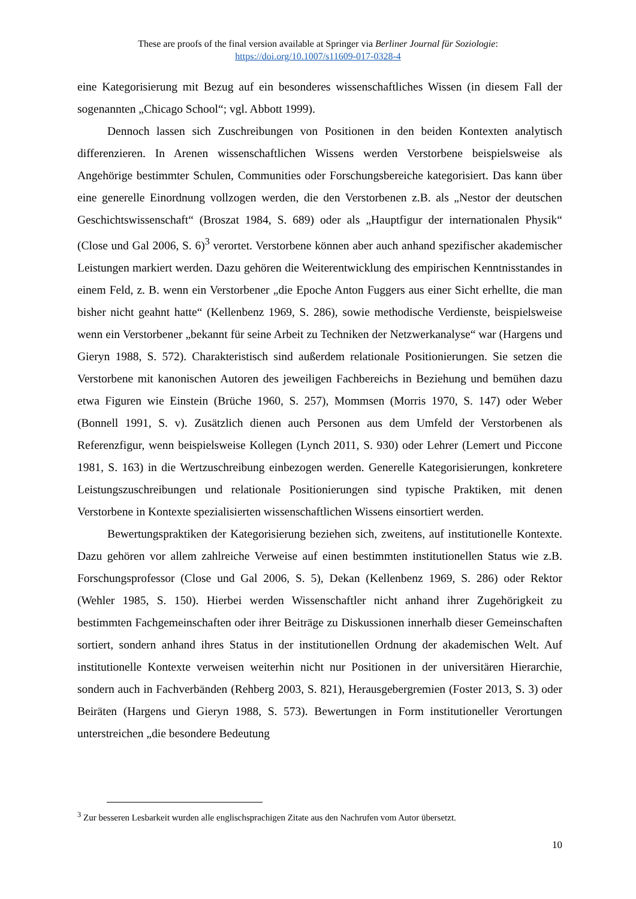These are proofs of the final version available at Springer via Berliner Journal für Soziologie:
https://doi.org/10.1007/s11609-017-0328-4
eine Kategorisierung mit Bezug auf ein besonderes wissenschaftliches Wissen (in diesem Fall der sogenannten „Chicago School“; vgl. Abbott 1999).
Dennoch lassen sich Zuschreibungen von Positionen in den beiden Kontexten analytisch differenzieren. In Arenen wissenschaftlichen Wissens werden Verstorbene beispielsweise als Angehörige bestimmter Schulen, Communities oder Forschungsbereiche kategorisiert. Das kann über eine generelle Einordnung vollzogen werden, die den Verstorbenen z.B. als „Nestor der deutschen Geschichtswissenschaft“ (Broszat 1984, S. 689) oder als „Hauptfigur der internationalen Physik“ (Close und Gal 2006, S. 6)<sup>3</sup> verortet. Verstorbene können aber auch anhand spezifischer akademischer Leistungen markiert werden. Dazu gehören die Weiterentwicklung des empirischen Kenntnisstandes in einem Feld, z. B. wenn ein Verstorbener „die Epoche Anton Fuggers aus einer Sicht erhellte, die man bisher nicht geahnt hatte“ (Kellenbenz 1969, S. 286), sowie methodische Verdienste, beispielsweise wenn ein Verstorbener „bekannt für seine Arbeit zu Techniken der Netzwerkanalyse“ war (Hargens und Gieryn 1988, S. 572). Charakteristisch sind außerdem relationale Positionierungen. Sie setzen die Verstorbene mit kanonischen Autoren des jeweiligen Fachbereichs in Beziehung und bemühen dazu etwa Figuren wie Einstein (Brüche 1960, S. 257), Mommsen (Morris 1970, S. 147) oder Weber (Bonnell 1991, S. v). Zusätzlich dienen auch Personen aus dem Umfeld der Verstorbenen als Referenzfigur, wenn beispielsweise Kollegen (Lynch 2011, S. 930) oder Lehrer (Lemert und Piccone 1981, S. 163) in die Wertzuschreibung einbezogen werden. Generelle Kategorisierungen, konkretere Leistungszuschreibungen und relationale Positionierungen sind typische Praktiken, mit denen Verstorbene in Kontexte spezialisierten wissenschaftlichen Wissens einsortiert werden.
Bewertungspraktiken der Kategorisierung beziehen sich, zweitens, auf institutionelle Kontexte. Dazu gehören vor allem zahlreiche Verweise auf einen bestimmten institutionellen Status wie z.B. Forschungsprofessor (Close und Gal 2006, S. 5), Dekan (Kellenbenz 1969, S. 286) oder Rektor (Wehler 1985, S. 150). Hierbei werden Wissenschaftler nicht anhand ihrer Zugehörigkeit zu bestimmten Fachgemeinschaften oder ihrer Beiträge zu Diskussionen innerhalb dieser Gemeinschaften sortiert, sondern anhand ihres Status in der institutionellen Ordnung der akademischen Welt. Auf institutionelle Kontexte verweisen weiterhin nicht nur Positionen in der universitären Hierarchie, sondern auch in Fachverbänden (Rehberg 2003, S. 821), Herausgebergremien (Foster 2013, S. 3) oder Beiräten (Hargens und Gieryn 1988, S. 573). Bewertungen in Form institutioneller Verortungen unterstreichen „die besondere Bedeutung
<sup>3</sup> Zur besseren Lesbarkeit wurden alle englischsprachigen Zitate aus den Nachrufen vom Autor übersetzt.
10